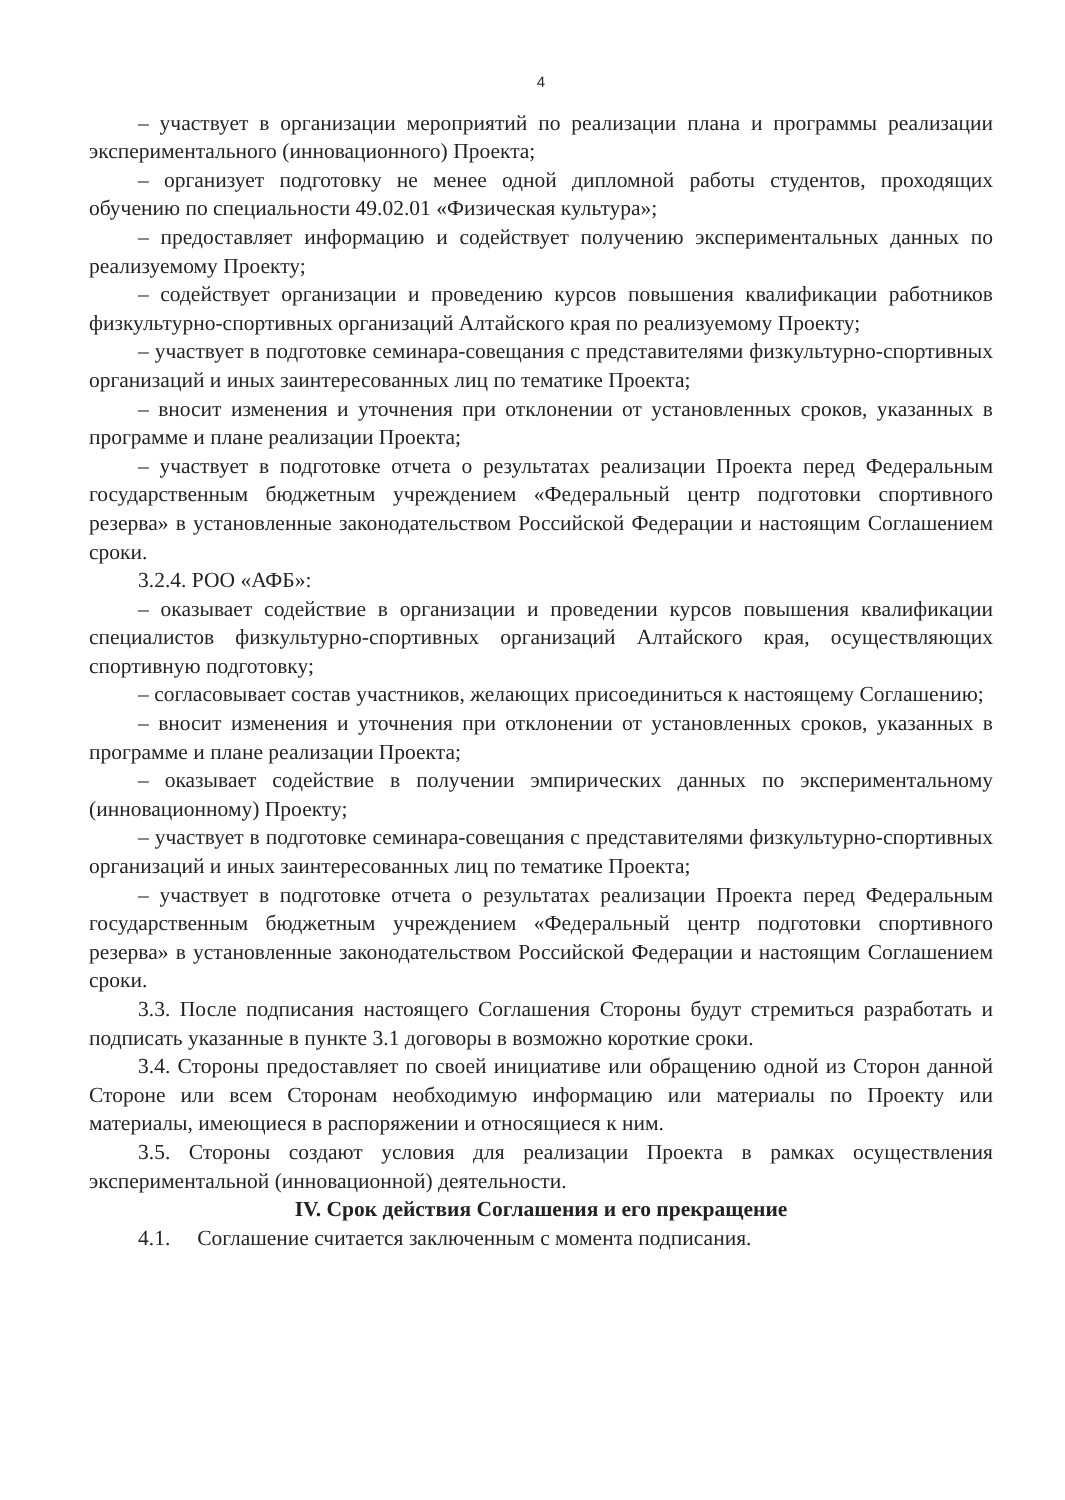4
– участвует в организации мероприятий по реализации плана и программы реализации экспериментального (инновационного) Проекта;
– организует подготовку не менее одной дипломной работы студентов, проходящих обучению по специальности 49.02.01 «Физическая культура»;
– предоставляет информацию и содействует получению экспериментальных данных по реализуемому Проекту;
– содействует организации и проведению курсов повышения квалификации работников физкультурно-спортивных организаций Алтайского края по реализуемому Проекту;
– участвует в подготовке семинара-совещания с представителями физкультурно-спортивных организаций и иных заинтересованных лиц по тематике Проекта;
– вносит изменения и уточнения при отклонении от установленных сроков, указанных в программе и плане реализации Проекта;
– участвует в подготовке отчета о результатах реализации Проекта перед Федеральным государственным бюджетным учреждением «Федеральный центр подготовки спортивного резерва» в установленные законодательством Российской Федерации и настоящим Соглашением сроки.
3.2.4. РОО «АФБ»:
– оказывает содействие в организации и проведении курсов повышения квалификации специалистов физкультурно-спортивных организаций Алтайского края, осуществляющих спортивную подготовку;
– согласовывает состав участников, желающих присоединиться к настоящему Соглашению;
– вносит изменения и уточнения при отклонении от установленных сроков, указанных в программе и плане реализации Проекта;
– оказывает содействие в получении эмпирических данных по экспериментальному (инновационному) Проекту;
– участвует в подготовке семинара-совещания с представителями физкультурно-спортивных организаций и иных заинтересованных лиц по тематике Проекта;
– участвует в подготовке отчета о результатах реализации Проекта перед Федеральным государственным бюджетным учреждением «Федеральный центр подготовки спортивного резерва» в установленные законодательством Российской Федерации и настоящим Соглашением сроки.
3.3. После подписания настоящего Соглашения Стороны будут стремиться разработать и подписать указанные в пункте 3.1 договоры в возможно короткие сроки.
3.4. Стороны предоставляет по своей инициативе или обращению одной из Сторон данной Стороне или всем Сторонам необходимую информацию или материалы по Проекту или материалы, имеющиеся в распоряжении и относящиеся к ним.
3.5. Стороны создают условия для реализации Проекта в рамках осуществления экспериментальной (инновационной) деятельности.
IV. Срок действия Соглашения и его прекращение
4.1. Соглашение считается заключенным с момента подписания.